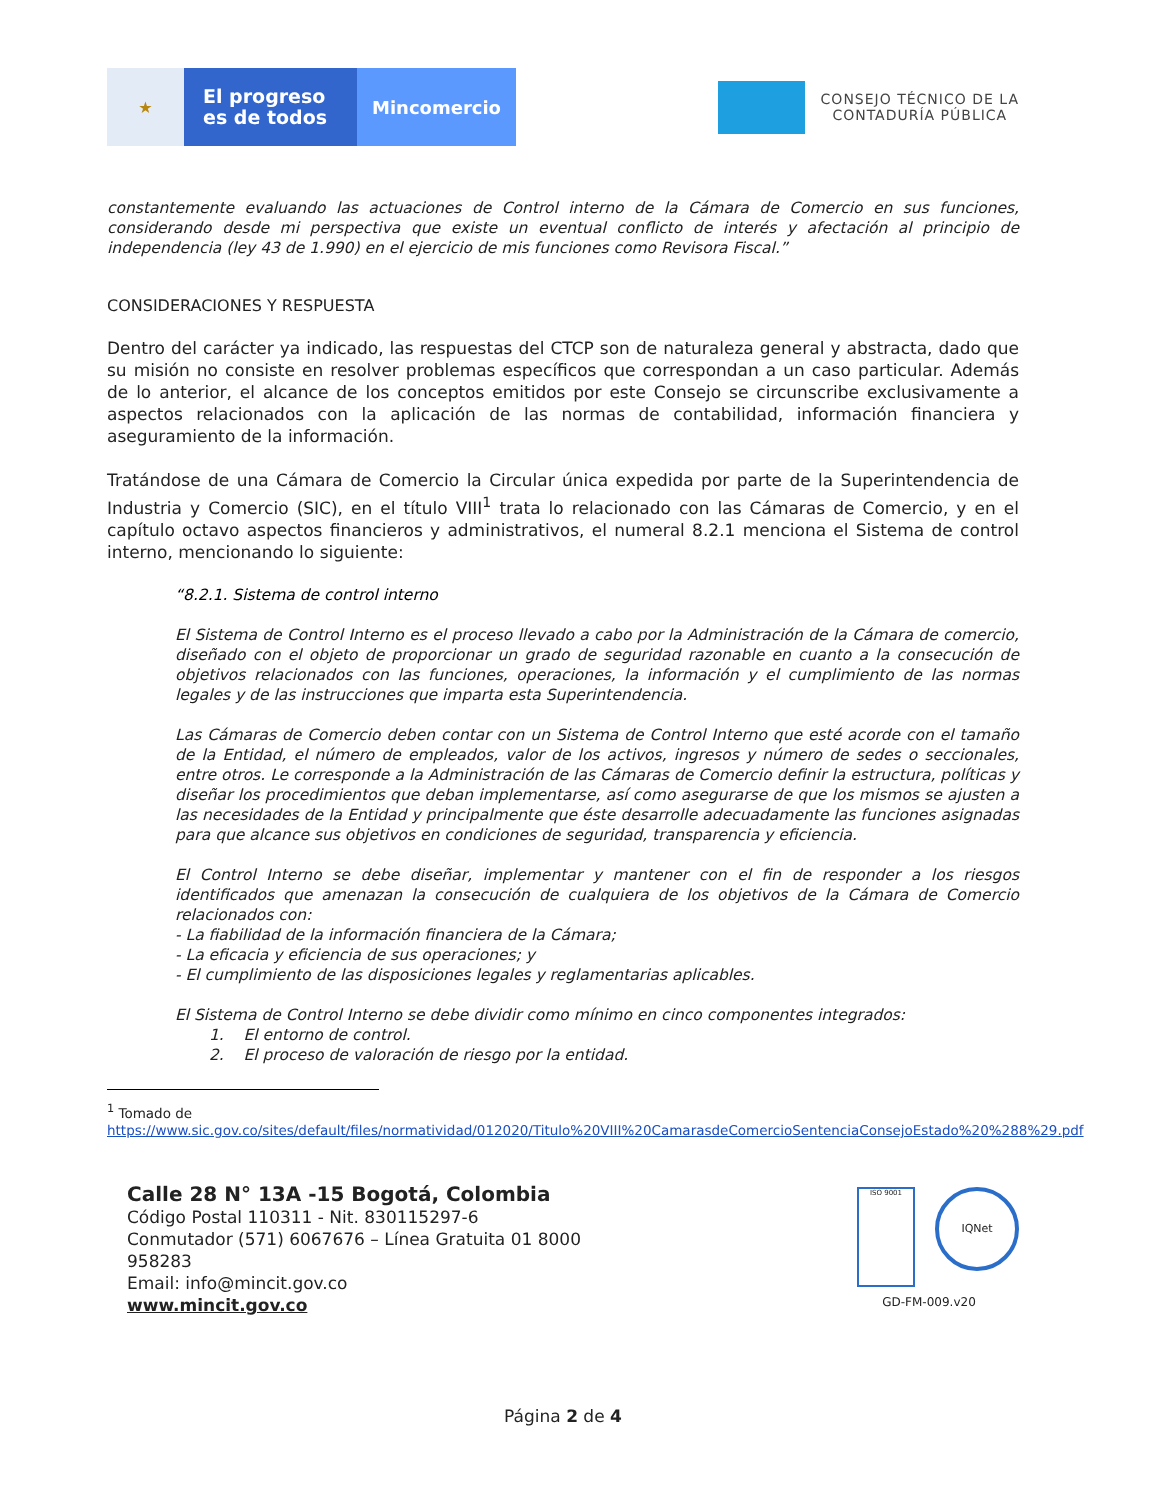★
El progreso
es de todos
Mincomercio
CONSEJO TÉCNICO DE LA
CONTADURÍA PÚBLICA
constantemente evaluando las actuaciones de Control interno de la Cámara de Comercio en sus funciones, considerando desde mi perspectiva que existe un eventual conflicto de interés y afectación al principio de independencia (ley 43 de 1.990) en el ejercicio de mis funciones como Revisora Fiscal.”
CONSIDERACIONES Y RESPUESTA
Dentro del carácter ya indicado, las respuestas del CTCP son de naturaleza general y abstracta, dado que su misión no consiste en resolver problemas específicos que correspondan a un caso particular. Además de lo anterior, el alcance de los conceptos emitidos por este Consejo se circunscribe exclusivamente a aspectos relacionados con la aplicación de las normas de contabilidad, información financiera y aseguramiento de la información.
Tratándose de una Cámara de Comercio la Circular única expedida por parte de la Superintendencia de Industria y Comercio (SIC), en el título VIII<sup>1</sup> trata lo relacionado con las Cámaras de Comercio, y en el capítulo octavo aspectos financieros y administrativos, el numeral 8.2.1 menciona el Sistema de control interno, mencionando lo siguiente:
“8.2.1. Sistema de control interno
El Sistema de Control Interno es el proceso llevado a cabo por la Administración de la Cámara de comercio, diseñado con el objeto de proporcionar un grado de seguridad razonable en cuanto a la consecución de objetivos relacionados con las funciones, operaciones, la información y el cumplimiento de las normas legales y de las instrucciones que imparta esta Superintendencia.
Las Cámaras de Comercio deben contar con un Sistema de Control Interno que esté acorde con el tamaño de la Entidad, el número de empleados, valor de los activos, ingresos y número de sedes o seccionales, entre otros. Le corresponde a la Administración de las Cámaras de Comercio definir la estructura, políticas y diseñar los procedimientos que deban implementarse, así como asegurarse de que los mismos se ajusten a las necesidades de la Entidad y principalmente que éste desarrolle adecuadamente las funciones asignadas para que alcance sus objetivos en condiciones de seguridad, transparencia y eficiencia.
El Control Interno se debe diseñar, implementar y mantener con el fin de responder a los riesgos identificados que amenazan la consecución de cualquiera de los objetivos de la Cámara de Comercio relacionados con:
- La fiabilidad de la información financiera de la Cámara;
- La eficacia y eficiencia de sus operaciones; y
- El cumplimiento de las disposiciones legales y reglamentarias aplicables.
El Sistema de Control Interno se debe dividir como mínimo en cinco componentes integrados:
1. El entorno de control.
2. El proceso de valoración de riesgo por la entidad.
<sup>1</sup> Tomado de
https://www.sic.gov.co/sites/default/files/normatividad/012020/Titulo%20VIII%20CamarasdeComercioSentenciaConsejoEstado%20%288%29.pdf
Calle 28 N° 13A -15 Bogotá, Colombia
Código Postal 110311 - Nit. 830115297-6
Conmutador (571) 6067676 – Línea Gratuita 01 8000
958283
Email: info@mincit.gov.co
www.mincit.gov.co
ISO 9001
IQNet
GD-FM-009.v20
Página 2 de 4